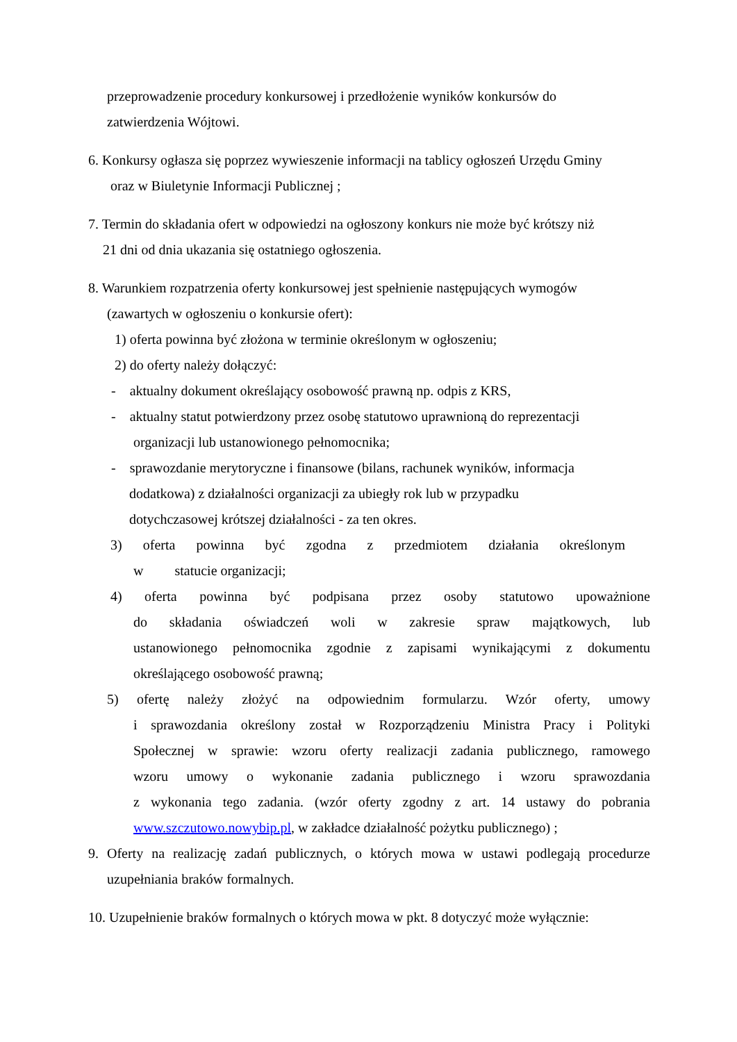przeprowadzenie procedury konkursowej i przedłożenie wyników konkursów do
zatwierdzenia Wójtowi.
6. Konkursy ogłasza się poprzez wywieszenie informacji na tablicy ogłoszeń Urzędu Gminy
oraz w Biuletynie Informacji Publicznej ;
7. Termin do składania ofert w odpowiedzi na ogłoszony konkurs nie może być krótszy niż
21 dni od dnia ukazania się ostatniego ogłoszenia.
8. Warunkiem rozpatrzenia oferty konkursowej jest spełnienie następujących wymogów
(zawartych w ogłoszeniu o konkursie ofert):
1) oferta powinna być złożona w terminie określonym w ogłoszeniu;
2) do oferty należy dołączyć:
- aktualny dokument określający osobowość prawną np. odpis z KRS,
- aktualny statut potwierdzony przez osobę statutowo uprawnioną do reprezentacji
organizacji lub ustanowionego pełnomocnika;
- sprawozdanie merytoryczne i finansowe (bilans, rachunek wyników, informacja
dodatkowa) z działalności organizacji za ubiegły rok lub w przypadku
dotychczasowej krótszej działalności - za ten okres.
3) oferta powinna być zgodna z przedmiotem działania określonym
w statucie organizacji;
4) oferta powinna być podpisana przez osoby statutowo upoważnione
do składania oświadczeń woli w zakresie spraw majątkowych, lub
ustanowionego pełnomocnika zgodnie z zapisami wynikającymi z dokumentu
określającego osobowość prawną;
5) ofertę należy złożyć na odpowiednim formularzu. Wzór oferty, umowy
i sprawozdania określony został w Rozporządzeniu Ministra Pracy i Polityki
Społecznej w sprawie: wzoru oferty realizacji zadania publicznego, ramowego
wzoru umowy o wykonanie zadania publicznego i wzoru sprawozdania
z wykonania tego zadania. (wzór oferty zgodny z art. 14 ustawy do pobrania
www.szczutowo.nowybip.pl, w zakładce działalność pożytku publicznego) ;
9. Oferty na realizację zadań publicznych, o których mowa w ustawi podlegają procedurze
uzupełniania braków formalnych.
10. Uzupełnienie braków formalnych o których mowa w pkt. 8 dotyczyć może wyłącznie: